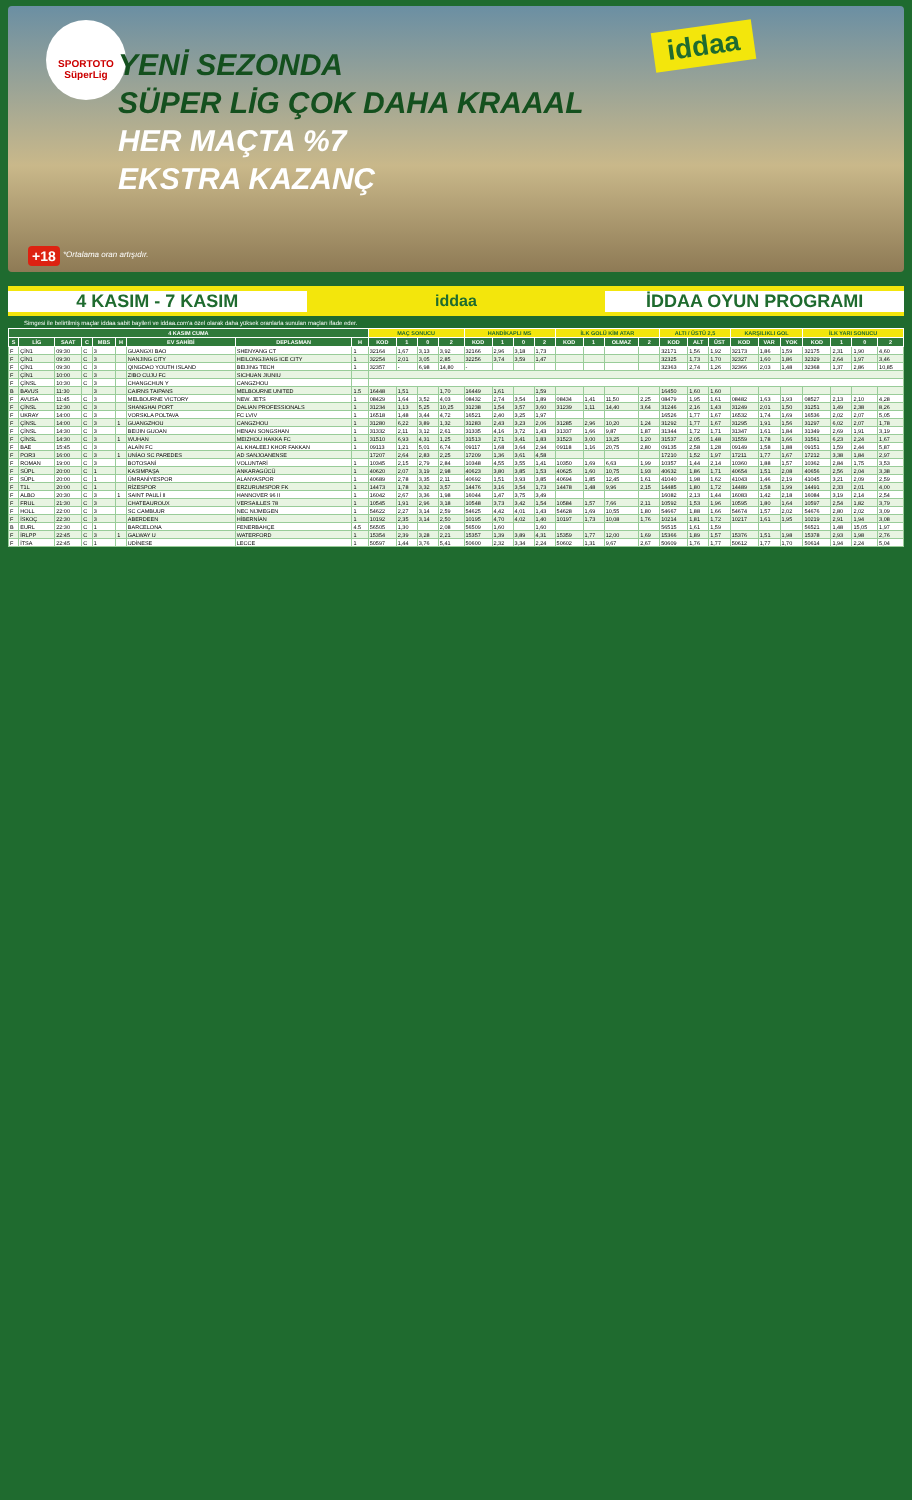SPORTOTO SüperLig
YENİ SEZONDA
SÜPER LİG ÇOK DAHA KRAAAL
HER MAÇTA %7
EKSTRA KAZANÇ
iddaa
+18 *Ortalama oran artışıdır.
4 KASIM - 7 KASIM iddaa İDDAA OYUN PROGRAMI
Simgesi ile belirtilmiş maçlar iddaa sabit bayileri ve iddaa.com'a özel olarak daha yüksek oranlarla sunulan maçları ifade eder.
| 4 KASIM CUMA | | | | | | | | | MAÇ SONUCU | | | | HANDİKAPLI MS | | | | İLK GOLÜ KİM ATAR | | | | ALTI / ÜSTÜ 2,5 | | | KARŞILIKLI GOL | | | İLK YARI SONUCU | | | |
| --- | --- | --- | --- | --- | --- | --- | --- | --- | --- | --- | --- | --- | --- | --- | --- | --- | --- | --- | --- | --- | --- | --- | --- | --- | --- | --- | --- | --- | --- | --- |
| S | LİG | SAAT | C | MBS | H | EV SAHİBİ | DEPLASMAN | H | KOD | 1 | 0 | 2 | KOD | 1 | 0 | 2 | KOD | 1 | OLMAZ | 2 | KOD | ALT | ÜST | KOD | VAR | YOK | KOD | 1 | 0 | 2 |
| F | ÇİN1 | 09:30 | C | 3 | | GUANGXI BAO | SHENYANG CT | 1 | 32164 | 1,67 | 3,13 | 3,92 | 32166 | 2,96 | 3,18 | 1,73 | | | | | 32171 | 1,56 | 1,92 | 32173 | 1,86 | 1,59 | 32175 | 2,31 | 1,90 | 4,60 |
| F | ÇİN1 | 09:30 | C | 3 | | NANJING CITY | HEILONGJIANG ICE CITY | 1 | 32254 | 2,01 | 3,05 | 2,85 | 32256 | 3,74 | 3,59 | 1,47 | | | | | 32325 | 1,73 | 1,70 | 32327 | 1,60 | 1,86 | 32329 | 2,64 | 1,97 | 3,46 |
| F | ÇİN1 | 09:30 | C | 3 | | QINGDAO YOUTH ISLAND | BEIJING TECH | 1 | 32357 | - | 6,98 | 14,80 | - | | | | | | | | 32363 | 2,74 | 1,26 | 32366 | 2,03 | 1,48 | 32368 | 1,37 | 2,86 | 10,85 |
| F | ÇİN1 | 10:00 | C | 3 | | ZIBO CUJU FC | SICHUAN JIUNIU | | | | | | | | | | | | | | | | | | | | | | | |
| F | ÇİNSL | 10:30 | C | 3 | | CHANGCHUN Y | CANGZHOU | | | | | | | | | | | | | | | | | | | | | | | |
| B | BAVUS | 11:30 | | 3 | | CAIRNS TAIPANS | MELBOURNE UNITED | 1.5 | 16448 | 1,51 | | 1,70 | 16449 | 1,61 | | 1,59 | | | | | 16450 | 1,60 | 1,60 | | | | | | | |
| F | AVUSA | 11:45 | C | 3 | | MELBOURNE VICTORY | NEW. JETS | 1 | 08429 | 1,64 | 3,52 | 4,03 | 08432 | 2,74 | 3,54 | 1,89 | 08434 | 1,41 | 11,50 | 2,25 | 08479 | 1,95 | 1,61 | 08482 | 1,63 | 1,93 | 08527 | 2,13 | 2,10 | 4,28 |
| F | ÇİNSL | 12:30 | C | 3 | | SHANGHAI PORT | DALIAN PROFESSIONALS | 1 | 31234 | 1,13 | 5,25 | 10,25 | 31238 | 1,54 | 3,57 | 3,60 | 31239 | 1,11 | 14,40 | 3,64 | 31246 | 2,16 | 1,43 | 31249 | 2,01 | 1,50 | 31251 | 1,49 | 2,38 | 8,26 |
| F | UKRAY | 14:00 | C | 3 | | VORSKLA POLTAVA | FC LVIV | 1 | 16518 | 1,48 | 3,44 | 4,72 | 16521 | 2,40 | 3,25 | 1,97 | | | | | 16526 | 1,77 | 1,67 | 16532 | 1,74 | 1,69 | 16536 | 2,02 | 2,07 | 5,05 |
| F | ÇİNSL | 14:00 | C | 3 | 1 | GUANGZHOU | CANGZHOU | 1 | 31280 | 6,22 | 3,89 | 1,32 | 31283 | 2,43 | 3,23 | 2,06 | 31285 | 2,96 | 10,20 | 1,24 | 31292 | 1,77 | 1,67 | 31295 | 1,91 | 1,56 | 31297 | 6,02 | 2,07 | 1,78 |
| F | ÇİNSL | 14:30 | C | 3 | | BEIJIN GUOAN | HENAN SONGSHAN | 1 | 31332 | 2,11 | 3,12 | 2,61 | 31335 | 4,16 | 3,72 | 1,43 | 31337 | 1,66 | 9,87 | 1,87 | 31344 | 1,72 | 1,71 | 31347 | 1,61 | 1,84 | 31349 | 2,69 | 1,91 | 3,19 |
| F | ÇİNSL | 14:30 | C | 3 | 1 | WUHAN | MEIZHOU HAKKA FC | 1 | 31510 | 6,93 | 4,31 | 1,25 | 31513 | 2,71 | 3,41 | 1,83 | 31523 | 3,00 | 13,25 | 1,20 | 31537 | 2,05 | 1,48 | 31559 | 1,78 | 1,66 | 31561 | 6,23 | 2,24 | 1,67 |
| F | BAE | 15:45 | C | 3 | | ALAİN FC | AL KHALEEJ KHOR FAKKAN | 1 | 09113 | 1,21 | 5,01 | 6,74 | 09117 | 1,68 | 3,64 | 2,94 | 09118 | 1,16 | 20,75 | 2,80 | 09135 | 2,58 | 1,28 | 09149 | 1,58 | 1,88 | 09151 | 1,59 | 2,44 | 5,87 |
| F | POR3 | 16:00 | C | 3 | 1 | UNİAO SC PAREDES | AD SANJOANENSE | | 17207 | 2,64 | 2,83 | 2,25 | 17209 | 1,36 | 3,61 | 4,58 | | | | | 17210 | 1,52 | 1,97 | 17211 | 1,77 | 1,67 | 17212 | 3,38 | 1,84 | 2,97 |
| F | ROMAN | 19:00 | C | 3 | | BOTOSANİ | VOLUNTARİ | 1 | 10345 | 2,15 | 2,79 | 2,84 | 10348 | 4,55 | 3,55 | 1,41 | 10350 | 1,69 | 6,63 | 1,99 | 10357 | 1,44 | 2,14 | 10360 | 1,88 | 1,57 | 10362 | 2,84 | 1,75 | 3,53 |
| F | SÜPL | 20:00 | C | 1 | | KASIMPAŞA | ANKARAGÜCÜ | 1 | 40620 | 2,07 | 3,19 | 2,98 | 40623 | 3,80 | 3,85 | 1,53 | 40625 | 1,60 | 10,75 | 1,93 | 40632 | 1,86 | 1,71 | 40654 | 1,51 | 2,08 | 40656 | 2,56 | 2,04 | 3,38 |
| F | SÜPL | 20:00 | C | 1 | | ÜMRANİYESPOR | ALANYASPOR | 1 | 40689 | 2,78 | 3,35 | 2,11 | 40692 | 1,51 | 3,93 | 3,85 | 40694 | 1,85 | 12,45 | 1,61 | 41040 | 1,98 | 1,62 | 41043 | 1,46 | 2,19 | 41045 | 3,21 | 2,09 | 2,59 |
| F | T1L | 20:00 | C | 1 | | RİZESPOR | ERZURUMSPOR FK | 1 | 14473 | 1,78 | 3,32 | 3,57 | 14476 | 3,16 | 3,54 | 1,73 | 14478 | 1,48 | 9,96 | 2,15 | 14485 | 1,80 | 1,72 | 14489 | 1,58 | 1,99 | 14491 | 2,33 | 2,01 | 4,00 |
| F | ALBO | 20:30 | C | 3 | 1 | SAINT PAULİ II | HANNOVER 96 II | 1 | 16042 | 2,67 | 3,36 | 1,98 | 16044 | 1,47 | 3,75 | 3,49 | | | | | 16082 | 2,13 | 1,44 | 16083 | 1,42 | 2,18 | 16084 | 3,19 | 2,14 | 2,54 |
| F | FRUL | 21:30 | C | 3 | | CHATEAUROUX | VERSAILLES 78 | 1 | 10545 | 1,91 | 2,96 | 3,18 | 10548 | 3,73 | 3,42 | 1,54 | 10584 | 1,57 | 7,66 | 2,11 | 10592 | 1,53 | 1,96 | 10595 | 1,80 | 1,64 | 10597 | 2,54 | 1,82 | 3,79 |
| F | HOLL | 22:00 | C | 3 | | SC CAMBUUR | NEC NIJMEGEN | 1 | 54622 | 2,27 | 3,14 | 2,59 | 54625 | 4,42 | 4,01 | 1,43 | 54628 | 1,69 | 10,55 | 1,80 | 54667 | 1,88 | 1,66 | 54674 | 1,57 | 2,02 | 54676 | 2,80 | 2,02 | 3,09 |
| F | İSKOÇ | 22:30 | C | 3 | | ABERDEEN | HİBERNİAN | 1 | 10192 | 2,35 | 3,14 | 2,50 | 10195 | 4,70 | 4,02 | 1,40 | 10197 | 1,73 | 10,08 | 1,76 | 10214 | 1,81 | 1,72 | 10217 | 1,61 | 1,95 | 10219 | 2,91 | 1,94 | 3,08 |
| B | EURL | 22:30 | C | 1 | | BARCELONA | FENERBAHÇE | 4.5 | 56505 | 1,30 | | 2,08 | 56509 | 1,60 | | 1,60 | | | | | 56515 | 1,61 | 1,59 | | | | 56521 | 1,48 | 15,05 | 1,97 |
| F | İRLPP | 22:45 | C | 3 | 1 | GALWAY U | WATERFORD | 1 | 15354 | 2,39 | 3,28 | 2,21 | 15357 | 1,39 | 3,89 | 4,31 | 15359 | 1,77 | 12,00 | 1,69 | 15366 | 1,89 | 1,57 | 15376 | 1,51 | 1,98 | 15378 | 2,93 | 1,98 | 2,76 |
| F | İTSA | 22:45 | C | 1 | | UDİNESE | LECCE | 1 | 50597 | 1,44 | 3,76 | 5,41 | 50600 | 2,32 | 3,34 | 2,24 | 50602 | 1,31 | 9,67 | 2,67 | 50609 | 1,76 | 1,77 | 50612 | 1,77 | 1,70 | 50614 | 1,94 | 2,24 | 5,04 |